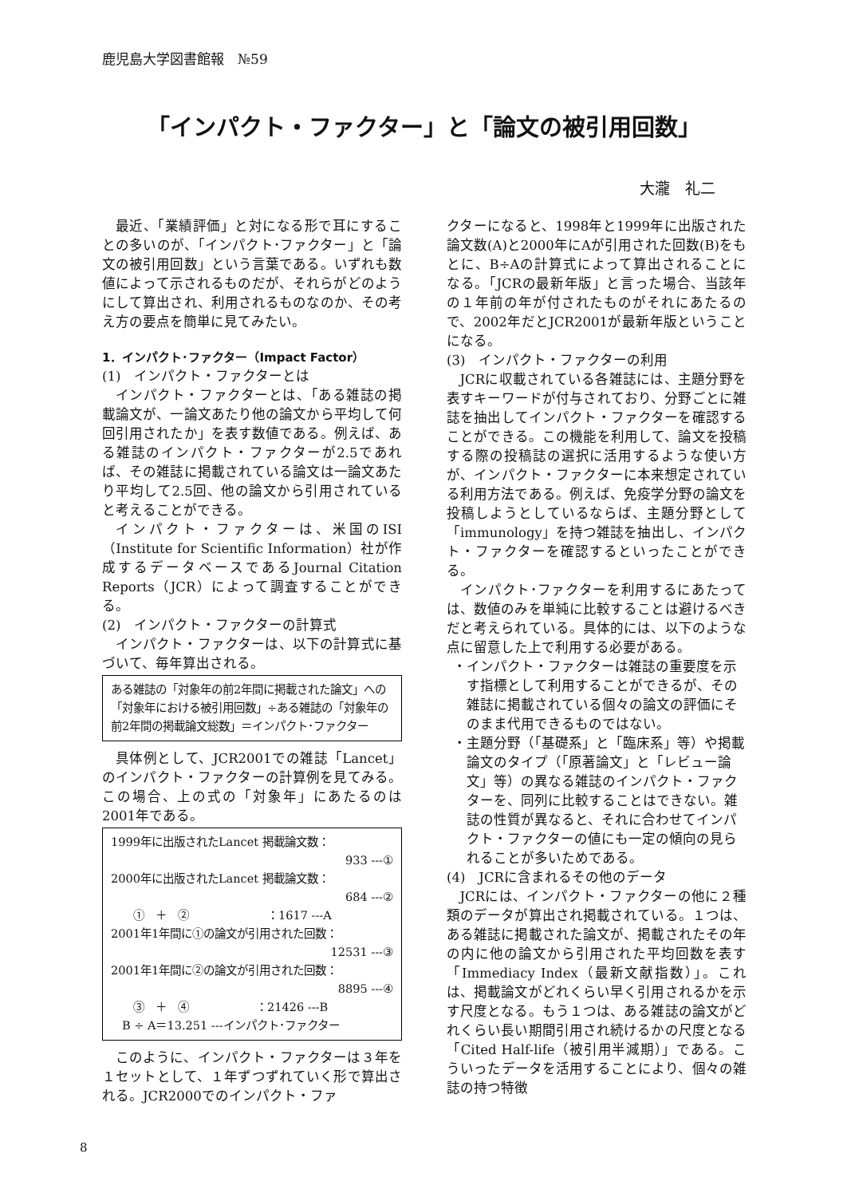鹿児島大学図書館報　№59
「インパクト・ファクター」と「論文の被引用回数」
大瀧　礼二
最近、「業績評価」と対になる形で耳にすることの多いのが、「インパクト･ファクター」と「論文の被引用回数」という言葉である。いずれも数値によって示されるものだが、それらがどのようにして算出され、利用されるものなのか、その考え方の要点を簡単に見てみたい。
1．インパクト･ファクター（Impact Factor）
(1)　インパクト・ファクターとは
インパクト・ファクターとは、「ある雑誌の掲載論文が、一論文あたり他の論文から平均して何回引用されたか」を表す数値である。例えば、ある雑誌のインパクト・ファクターが2.5であれば、その雑誌に掲載されている論文は一論文あたり平均して2.5回、他の論文から引用されていると考えることができる。
インパクト・ファクターは、米国のISI（Institute for Scientific Information）社が作成するデータベースであるJournal Citation Reports（JCR）によって調査することができる。
(2)　インパクト・ファクターの計算式
インパクト・ファクターは、以下の計算式に基づいて、毎年算出される。
ある雑誌の「対象年の前2年間に掲載された論文」への「対象年における被引用回数」÷ある雑誌の「対象年の前2年間の掲載論文総数」＝インパクト･ファクター
具体例として、JCR2001での雑誌「Lancet」のインパクト・ファクターの計算例を見てみる。この場合、上の式の「対象年」にあたるのは2001年である。
1999年に出版されたLancet 掲載論文数：
933 ---①
2000年に出版されたLancet 掲載論文数：
684 ---②
　　①　＋　②　　　　　　　：1617 ---A
2001年1年間に①の論文が引用された回数：
12531 ---③
2001年1年間に②の論文が引用された回数：
8895 ---④
　　③　＋　④　　　　　　：21426 ---B
　B ÷ A＝13.251 ---インパクト･ファクター
このように、インパクト・ファクターは３年を１セットとして、１年ずつずれていく形で算出される。JCR2000でのインパクト・ファ
クターになると、1998年と1999年に出版された論文数(A)と2000年にAが引用された回数(B)をもとに、B÷Aの計算式によって算出されることになる。「JCRの最新年版」と言った場合、当該年の１年前の年が付されたものがそれにあたるので、2002年だとJCR2001が最新年版ということになる。
(3)　インパクト・ファクターの利用
JCRに収載されている各雑誌には、主題分野を表すキーワードが付与されており、分野ごとに雑誌を抽出してインパクト・ファクターを確認することができる。この機能を利用して、論文を投稿する際の投稿誌の選択に活用するような使い方が、インパクト・ファクターに本来想定されている利用方法である。例えば、免疫学分野の論文を投稿しようとしているならば、主題分野として「immunology」を持つ雑誌を抽出し、インパクト・ファクターを確認するといったことができる。
インパクト･ファクターを利用するにあたっては、数値のみを単純に比較することは避けるべきだと考えられている。具体的には、以下のような点に留意した上で利用する必要がある。
・インパクト・ファクターは雑誌の重要度を示す指標として利用することができるが、その雑誌に掲載されている個々の論文の評価にそのまま代用できるものではない。
・主題分野（「基礎系」と「臨床系」等）や掲載論文のタイプ（「原著論文」と「レビュー論文」等）の異なる雑誌のインパクト・ファクターを、同列に比較することはできない。雑誌の性質が異なると、それに合わせてインパクト・ファクターの値にも一定の傾向の見られることが多いためである。
(4)　JCRに含まれるその他のデータ
JCRには、インパクト・ファクターの他に２種類のデータが算出され掲載されている。１つは、ある雑誌に掲載された論文が、掲載されたその年の内に他の論文から引用された平均回数を表す「Immediacy Index（最新文献指数）」。これは、掲載論文がどれくらい早く引用されるかを示す尺度となる。もう１つは、ある雑誌の論文がどれくらい長い期間引用され続けるかの尺度となる「Cited Half-life（被引用半減期）」である。こういったデータを活用することにより、個々の雑誌の持つ特徴
8